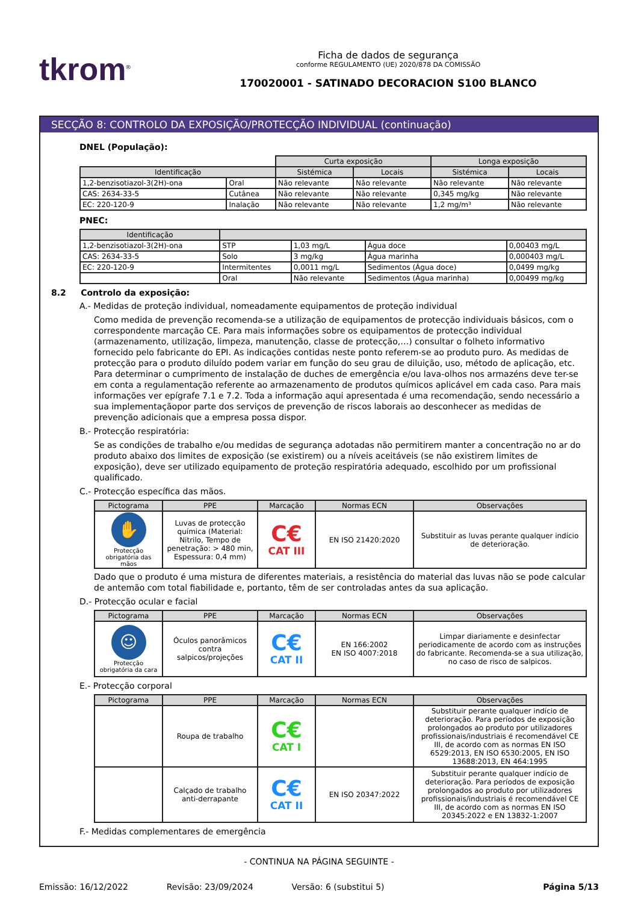tkrom<sup>®</sup>
Ficha de dados de segurança
conforme REGULAMENTO (UE) 2020/878 DA COMISSÃO
170020001 - SATINADO DECORACION S100 BLANCO
SECÇÃO 8: CONTROLO DA EXPOSIÇÃO/PROTECÇÃO INDIVIDUAL (continuação)
DNEL (População):
| | | Curta exposição | | Longa exposição | |
| Identificação | | Sistémica | Locais | Sistémica | Locais |
| 1,2-benzisotiazol-3(2H)-ona | Oral | Não relevante | Não relevante | Não relevante | Não relevante |
| CAS: 2634-33-5 | Cutânea | Não relevante | Não relevante | 0,345 mg/kg | Não relevante |
| EC: 220-120-9 | Inalação | Não relevante | Não relevante | 1,2 mg/m³ | Não relevante |
PNEC:
| Identificação | | | | |
| --- | --- | --- | --- | --- |
| 1,2-benzisotiazol-3(2H)-ona | STP | 1,03 mg/L | Água doce | 0,00403 mg/L |
| CAS: 2634-33-5 | Solo | 3 mg/kg | Água marinha | 0,000403 mg/L |
| EC: 220-120-9 | Intermitentes | 0,0011 mg/L | Sedimentos (Água doce) | 0,0499 mg/kg |
| | Oral | Não relevante | Sedimentos (Água marinha) | 0,00499 mg/kg |
8.2 Controlo da exposição:
A.- Medidas de proteção individual, nomeadamente equipamentos de proteção individual
Como medida de prevenção recomenda-se a utilização de equipamentos de protecção individuais básicos, com o correspondente marcação CE. Para mais informações sobre os equipamentos de protecção individual (armazenamento, utilização, limpeza, manutenção, classe de protecção,…) consultar o folheto informativo fornecido pelo fabricante do EPI. As indicações contidas neste ponto referem-se ao produto puro. As medidas de protecção para o produto diluído podem variar em função do seu grau de diluição, uso, método de aplicação, etc. Para determinar o cumprimento de instalação de duches de emergência e/ou lava-olhos nos armazéns deve ter-se em conta a regulamentação referente ao armazenamento de produtos químicos aplicável em cada caso. Para mais informações ver epígrafe 7.1 e 7.2. Toda a informação aqui apresentada é uma recomendação, sendo necessário a sua implementaçãopor parte dos serviços de prevenção de riscos laborais ao desconhecer as medidas de prevenção adicionais que a empresa possa dispor.
B.- Protecção respiratória:
Se as condições de trabalho e/ou medidas de segurança adotadas não permitirem manter a concentração no ar do produto abaixo dos limites de exposição (se existirem) ou a níveis aceitáveis (se não existirem limites de exposição), deve ser utilizado equipamento de proteção respiratória adequado, escolhido por um profissional qualificado.
C.- Protecção específica das mãos.
| Pictograma | PPE | Marcação | Normas ECN | Observações |
| --- | --- | --- | --- | --- |
| ✋ Protecção obrigatória das mãos | Luvas de protecção química (Material: Nitrilo, Tempo de penetração: > 480 min, Espessura: 0,4 mm) | C€ CAT III | EN ISO 21420:2020 | Substituir as luvas perante qualquer indício de deterioração. |
Dado que o produto é uma mistura de diferentes materiais, a resistência do material das luvas não se pode calcular de antemão com total fiabilidade e, portanto, têm de ser controladas antes da sua aplicação.
D.- Protecção ocular e facial
| Pictograma | PPE | Marcação | Normas ECN | Observações |
| --- | --- | --- | --- | --- |
| ☺ Protecção obrigatória da cara | Óculos panorâmicos contra salpicos/projeções | C€ CAT II | EN 166:2002 EN ISO 4007:2018 | Limpar diariamente e desinfectar periodicamente de acordo com as instruções do fabricante. Recomenda-se a sua utilização, no caso de risco de salpicos. |
E.- Protecção corporal
| Pictograma | PPE | Marcação | Normas ECN | Observações |
| --- | --- | --- | --- | --- |
| | Roupa de trabalho | C€ CAT I | | Substituir perante qualquer indício de deterioração. Para períodos de exposição prolongados ao produto por utilizadores profissionais/industriais é recomendável CE III, de acordo com as normas EN ISO 6529:2013, EN ISO 6530:2005, EN ISO 13688:2013, EN 464:1995 |
| | Calçado de trabalho anti-derrapante | C€ CAT II | EN ISO 20347:2022 | Substituir perante qualquer indício de deterioração. Para períodos de exposição prolongados ao produto por utilizadores profissionais/industriais é recomendável CE III, de acordo com as normas EN ISO 20345:2022 e EN 13832-1:2007 |
F.- Medidas complementares de emergência
- CONTINUA NA PÁGINA SEGUINTE -
Emissão: 16/12/2022 Revisão: 23/09/2024 Versão: 6 (substitui 5) Página 5/13